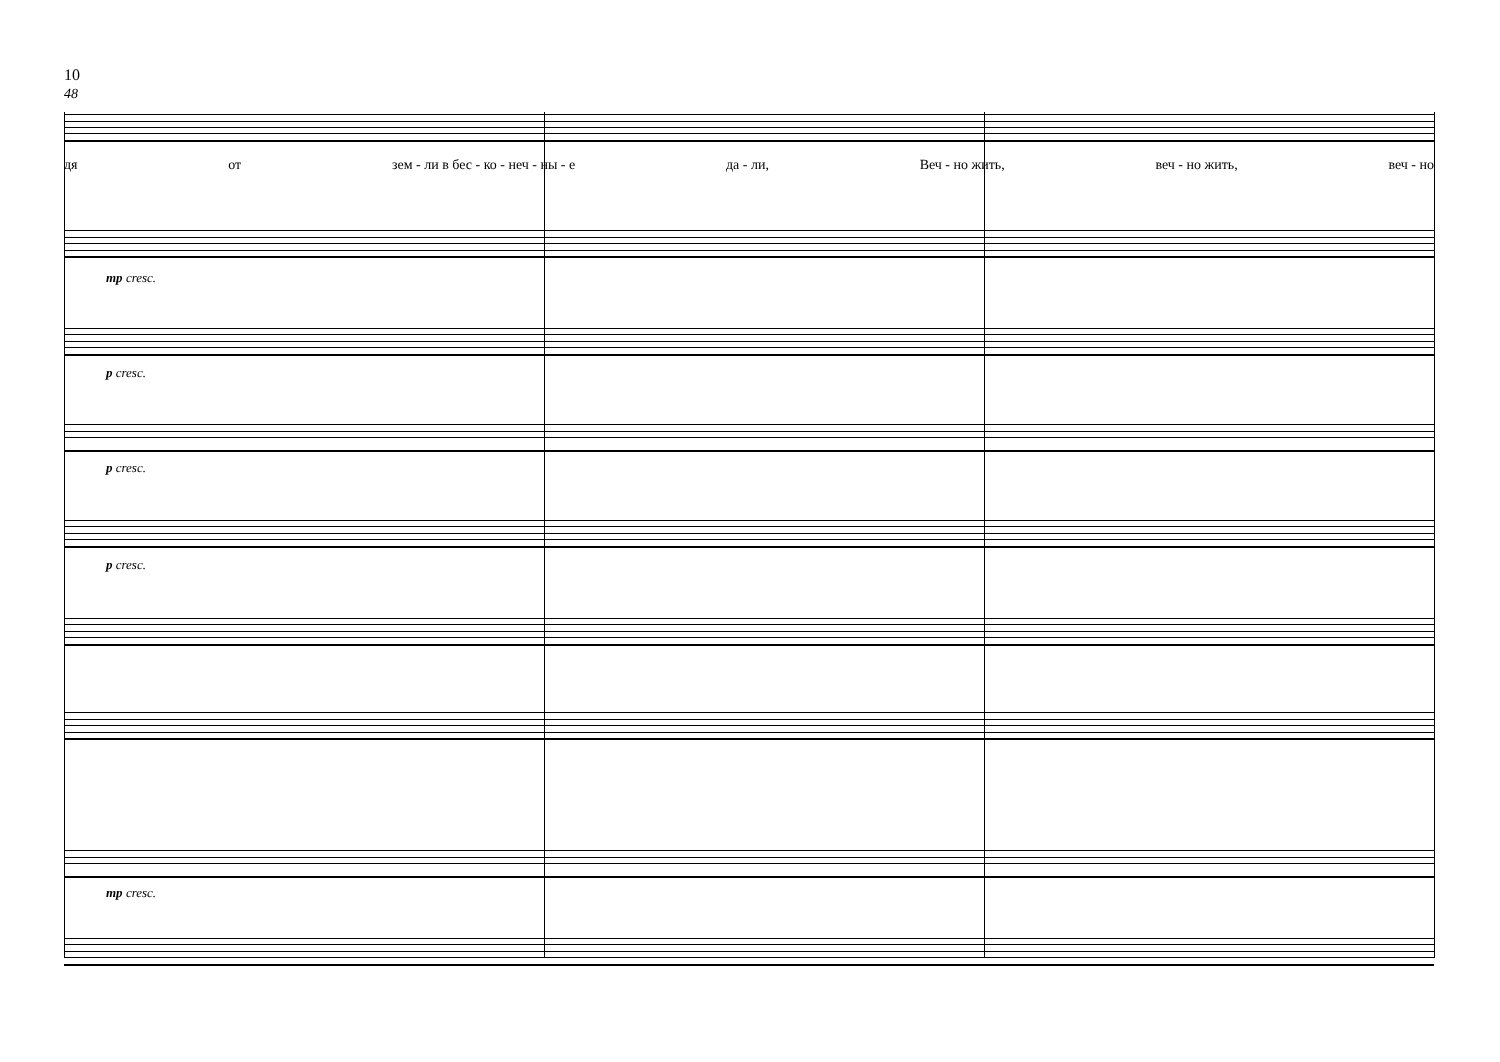10
48
дя от зем - ли в бес - ко - неч - ны - е да - ли, Веч - но жить, веч - но жить, веч - но
mp cresc.
p cresc.
p cresc.
p cresc.
mp cresc.